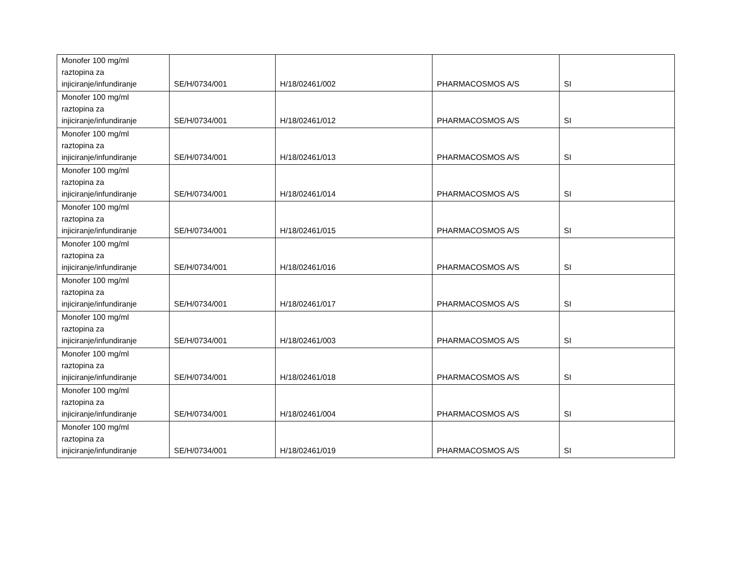| Monofer 100 mg/ml raztopina za injiciranje/infundiranje | SE/H/0734/001 | H/18/02461/002 | PHARMACOSMOS A/S | SI |
| Monofer 100 mg/ml raztopina za injiciranje/infundiranje | SE/H/0734/001 | H/18/02461/012 | PHARMACOSMOS A/S | SI |
| Monofer 100 mg/ml raztopina za injiciranje/infundiranje | SE/H/0734/001 | H/18/02461/013 | PHARMACOSMOS A/S | SI |
| Monofer 100 mg/ml raztopina za injiciranje/infundiranje | SE/H/0734/001 | H/18/02461/014 | PHARMACOSMOS A/S | SI |
| Monofer 100 mg/ml raztopina za injiciranje/infundiranje | SE/H/0734/001 | H/18/02461/015 | PHARMACOSMOS A/S | SI |
| Monofer 100 mg/ml raztopina za injiciranje/infundiranje | SE/H/0734/001 | H/18/02461/016 | PHARMACOSMOS A/S | SI |
| Monofer 100 mg/ml raztopina za injiciranje/infundiranje | SE/H/0734/001 | H/18/02461/017 | PHARMACOSMOS A/S | SI |
| Monofer 100 mg/ml raztopina za injiciranje/infundiranje | SE/H/0734/001 | H/18/02461/003 | PHARMACOSMOS A/S | SI |
| Monofer 100 mg/ml raztopina za injiciranje/infundiranje | SE/H/0734/001 | H/18/02461/018 | PHARMACOSMOS A/S | SI |
| Monofer 100 mg/ml raztopina za injiciranje/infundiranje | SE/H/0734/001 | H/18/02461/004 | PHARMACOSMOS A/S | SI |
| Monofer 100 mg/ml raztopina za injiciranje/infundiranje | SE/H/0734/001 | H/18/02461/019 | PHARMACOSMOS A/S | SI |